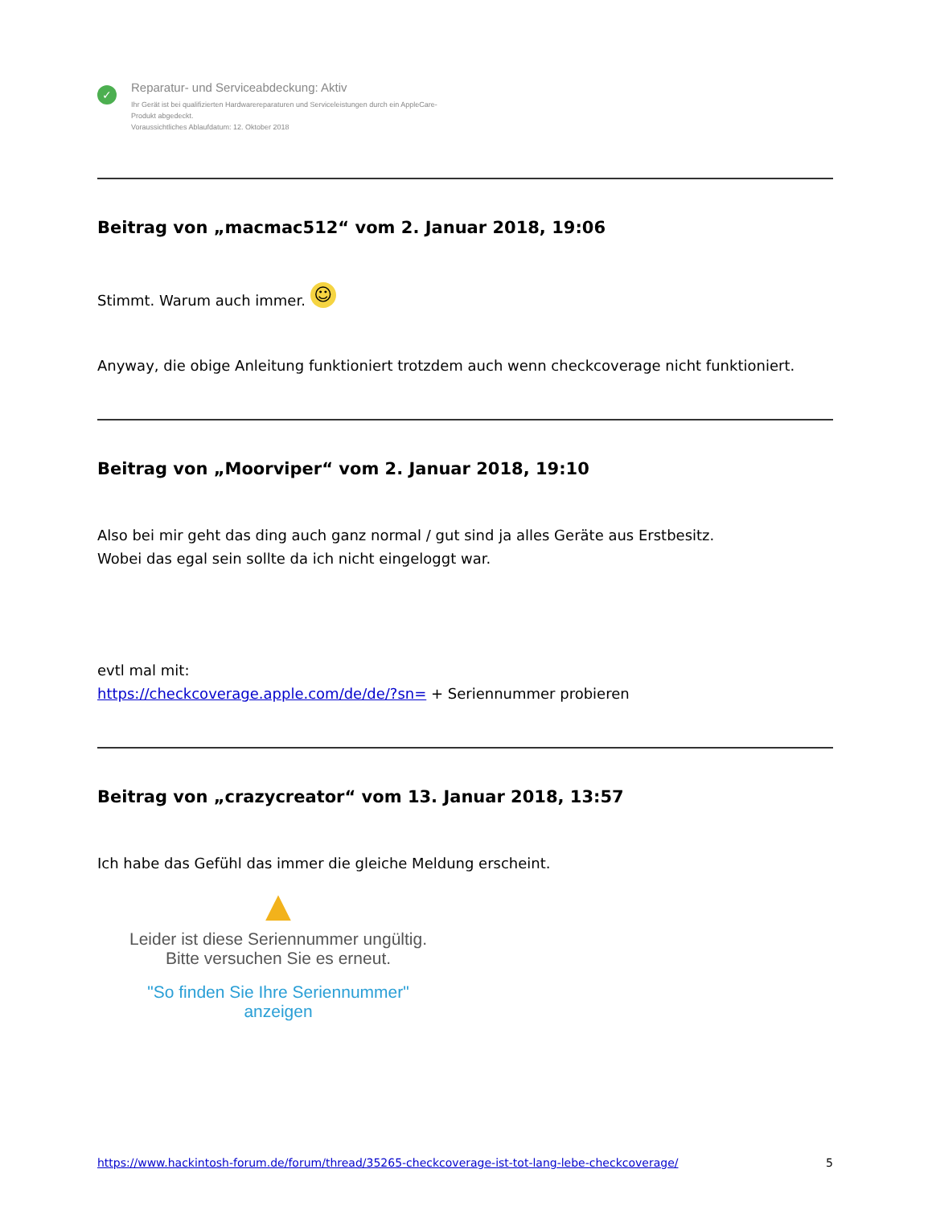✓
Reparatur- und Serviceabdeckung: Aktiv
Ihr Gerät ist bei qualifizierten Hardwarereparaturen und Serviceleistungen durch ein AppleCare-
Produkt abgedeckt.
Voraussichtliches Ablaufdatum: 12. Oktober 2018
Beitrag von „macmac512“ vom 2. Januar 2018, 19:06
Stimmt. Warum auch immer. ☺
Anyway, die obige Anleitung funktioniert trotzdem auch wenn checkcoverage nicht funktioniert.
Beitrag von „Moorviper“ vom 2. Januar 2018, 19:10
Also bei mir geht das ding auch ganz normal / gut sind ja alles Geräte aus Erstbesitz.
Wobei das egal sein sollte da ich nicht eingeloggt war.
evtl mal mit:
https://checkcoverage.apple.com/de/de/?sn= + Seriennummer probieren
Beitrag von „crazycreator“ vom 13. Januar 2018, 13:57
Ich habe das Gefühl das immer die gleiche Meldung erscheint.
▲
Leider ist diese Seriennummer ungültig.
Bitte versuchen Sie es erneut.
"So finden Sie Ihre Seriennummer" anzeigen
https://www.hackintosh-forum.de/forum/thread/35265-checkcoverage-ist-tot-lang-lebe-checkcoverage/ 5